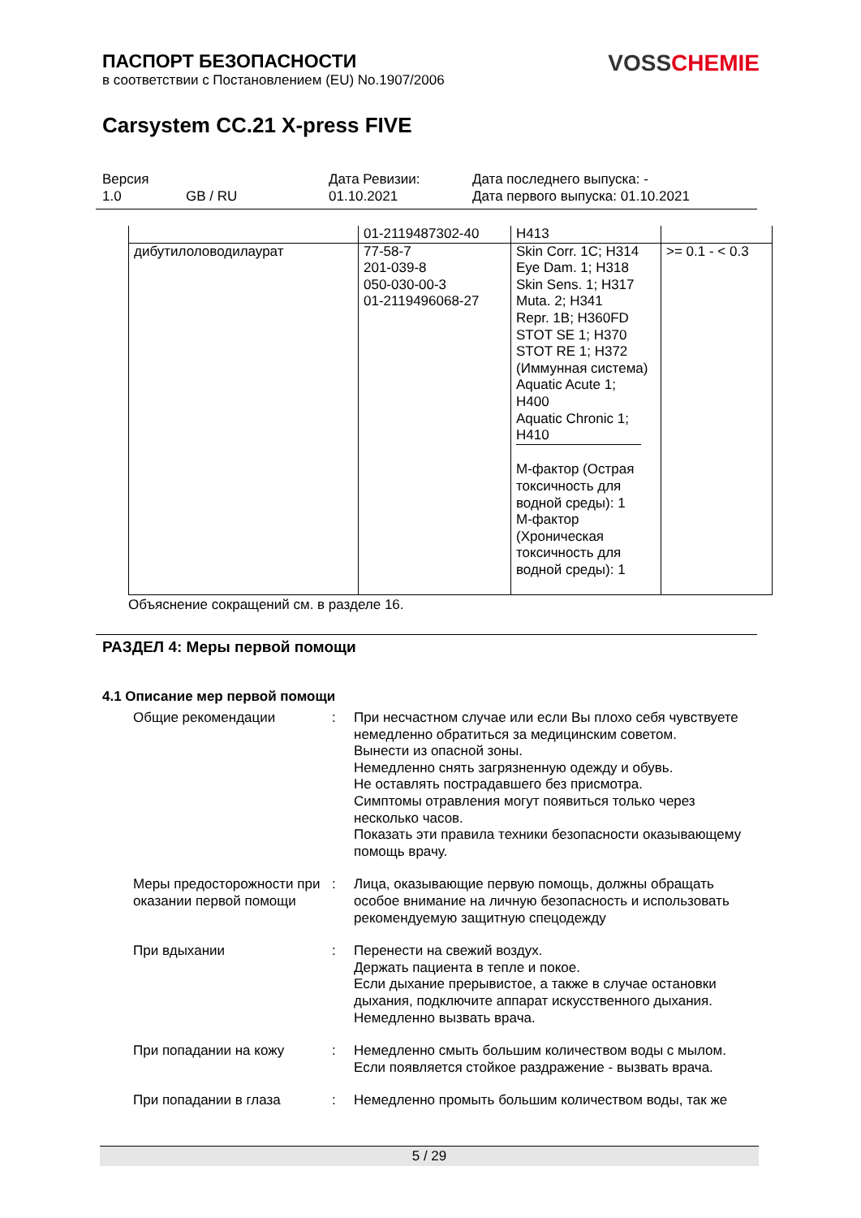ПАСПОРТ БЕЗОПАСНОСТИ
в соответствии с Постановлением (EU) No.1907/2006
VOSS CHEMIE
Carsystem CC.21 X-press FIVE
| Версия | | Дата Ревизии: | Дата последнего выпуска: - |
| 1.0 | GB / RU | 01.10.2021 | Дата первого выпуска: 01.10.2021 |
| | 01-2119487302-40 | H413 | |
| дибутилоловодилаурат | 77-58-7 201-039-8 050-030-00-3 01-2119496068-27 | Skin Corr. 1C; H314 Eye Dam. 1; H318 Skin Sens. 1; H317 Muta. 2; H341 Repr. 1B; H360FD STOT SE 1; H370 STOT RE 1; H372 (Иммунная система) Aquatic Acute 1; H400 Aquatic Chronic 1; H410 M-фактор (Острая токсичность для водной среды): 1 M-фактор (Хроническая токсичность для водной среды): 1 | >= 0.1 - < 0.3 |
Объяснение сокращений см. в разделе 16.
РАЗДЕЛ 4: Меры первой помощи
4.1 Описание мер первой помощи
Общие рекомендации : При несчастном случае или если Вы плохо себя чувствуете немедленно обратиться за медицинским советом.
Вынести из опасной зоны.
Немедленно снять загрязненную одежду и обувь.
Не оставлять пострадавшего без присмотра.
Симптомы отравления могут появиться только через несколько часов.
Показать эти правила техники безопасности оказывающему помощь врачу.
Меры предосторожности при оказании первой помощи
: Лица, оказывающие первую помощь, должны обращать особое внимание на личную безопасность и использовать рекомендуемую защитную спецодежду
При вдыхании : Перенести на свежий воздух.
Держать пациента в тепле и покое.
Если дыхание прерывистое, а также в случае остановки дыхания, подключите аппарат искусственного дыхания.
Немедленно вызвать врача.
При попадании на кожу : Немедленно смыть большим количеством воды с мылом.
Если появляется стойкое раздражение - вызвать врача.
При попадании в глаза : Немедленно промыть большим количеством воды, так же
5 / 29